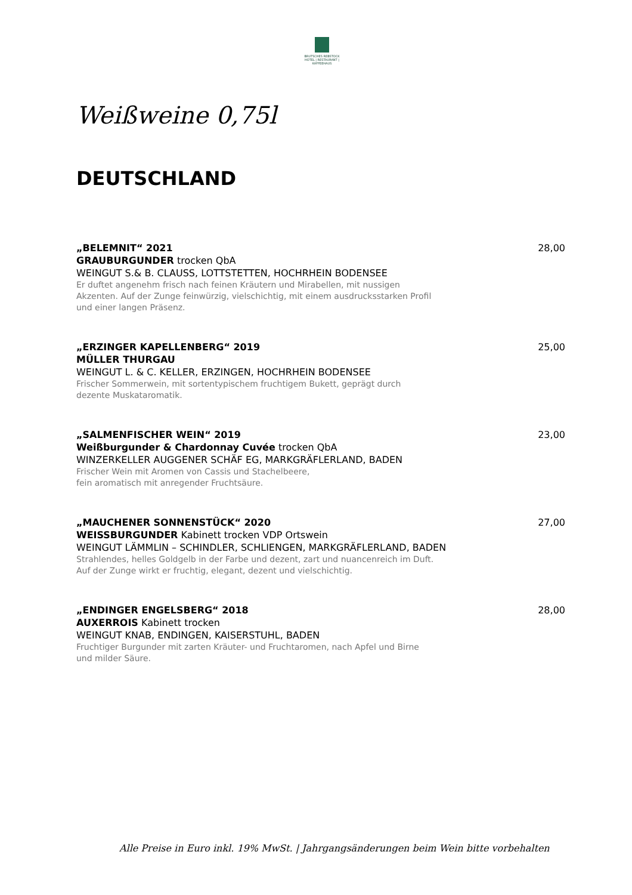BRUTSCHES REBSTOCK
HOTEL | RESTAURANT | KAFFEEHAUS
Weißweine 0,75l
DEUTSCHLAND
„BELEMNIT“ 2021 28,00
GRAUBURGUNDER trocken QbA
WEINGUT S.& B. CLAUSS, LOTTSTETTEN, HOCHRHEIN BODENSEE
Er duftet angenehm frisch nach feinen Kräutern und Mirabellen, mit nussigen
Akzenten. Auf der Zunge feinwürzig, vielschichtig, mit einem ausdrucksstarken Profil
und einer langen Präsenz.
„ERZINGER KAPELLENBERG“ 2019 25,00
MÜLLER THURGAU
WEINGUT L. & C. KELLER, ERZINGEN, HOCHRHEIN BODENSEE
Frischer Sommerwein, mit sortentypischem fruchtigem Bukett, geprägt durch
dezente Muskataromatik.
„SALMENFISCHER WEIN“ 2019 23,00
Weißburgunder & Chardonnay Cuvée trocken QbA
WINZERKELLER AUGGENER SCHÄF EG, MARKGRÄFLERLAND, BADEN
Frischer Wein mit Aromen von Cassis und Stachelbeere,
fein aromatisch mit anregender Fruchtsäure.
„MAUCHENER SONNENSTÜCK“ 2020 27,00
WEISSBURGUNDER Kabinett trocken VDP Ortswein
WEINGUT LÄMMLIN – SCHINDLER, SCHLIENGEN, MARKGRÄFLERLAND, BADEN
Strahlendes, helles Goldgelb in der Farbe und dezent, zart und nuancenreich im Duft.
Auf der Zunge wirkt er fruchtig, elegant, dezent und vielschichtig.
„ENDINGER ENGELSBERG“ 2018 28,00
AUXERROIS Kabinett trocken
WEINGUT KNAB, ENDINGEN, KAISERSTUHL, BADEN
Fruchtiger Burgunder mit zarten Kräuter- und Fruchtaromen, nach Apfel und Birne
und milder Säure.
Alle Preise in Euro inkl. 19% MwSt. | Jahrgangsänderungen beim Wein bitte vorbehalten